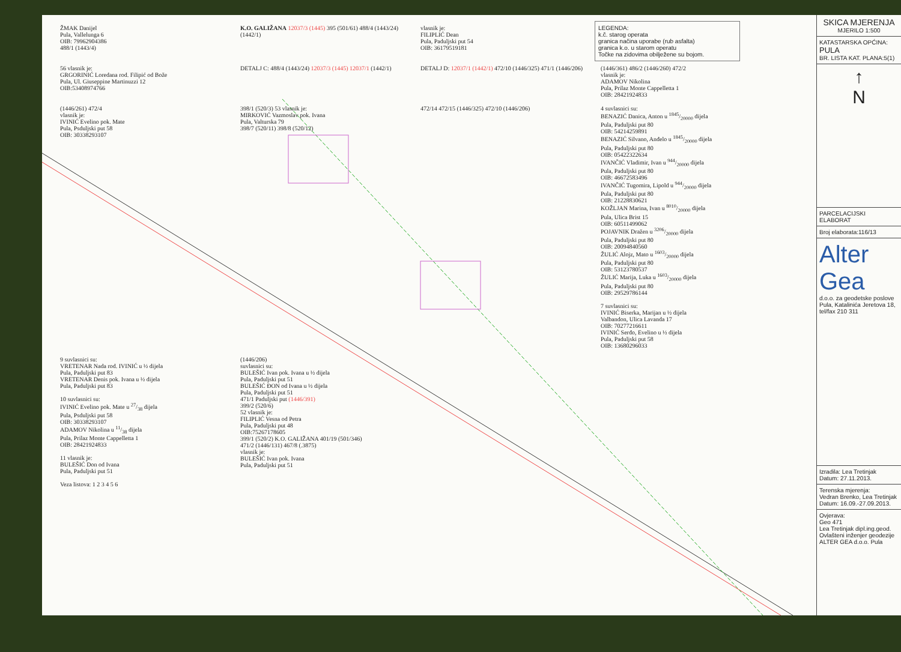ŽMAK Danijel
Pula, Vallelunga 6
OIB: 79962904386
488/1 (1443/4)
K.O. GALIŽANA 12037/3 (1445) 395 (501/61) 488/4 (1443/24) (1442/1)
vlasnik je:
FILIPLIĆ Dean
Pula, Paduljski put 54
OIB: 36179519181
LEGENDA:
k.č. starog operata
granica načina uporabe (rub asfalta)
granica k.o. u starom operatu
Točke na zidovima obilježene su bojom.
56 vlasnik je:
GRGORINIĆ Loredana rod. Filipić od Bože
Pula, Ul. Giuseppine Martinuzzi 12
OIB:53408974766
DETALJ C: 488/4 (1443/24) 12037/3 (1445) 12037/1 (1442/1)
DETALJ D: 12037/1 (1442/1) 472/10 (1446/325) 471/1 (1446/206)
(1446/361) 486/2 (1446/260) 472/2
vlasnik je:
ADAMOV Nikolina
Pula, Prilaz Monte Cappelletta 1
OIB: 28421924833
(1446/261) 472/4
vlasnik je:
IVINIĆ Evelino pok. Mate
Pula, Psduljski put 58
OIB: 30338293107
398/1 (520/3) 53 vlasnik je:
MIRKOVIĆ Vazmoslav pok. Ivana
Pula, Valturska 79
398/7 (520/11) 398/8 (520/12)
472/14 472/15 (1446/325) 472/10 (1446/206)
4 suvlasnici su:
BENAZIĆ Danica, Anton u 1845/20000 dijela
Pula, Paduljski put 80
OIB: 54214259891
BENAZIĆ Silvano, Anđelo u 1845/20000 dijela
Pula, Paduljski put 80
OIB: 05422322634
IVANČIĆ Vladimir, Ivan u 944/20000 dijela
Pula, Paduljski put 80
OIB: 46672583496
IVANČIĆ Tugomira, Lipold u 944/20000 dijela
Pula, Paduljski put 80
OIB: 21228830621
KOŽLJAN Marina, Ivan u 8010/20000 dijela
Pula, Ulica Brist 15
OIB: 60511499062
POJAVNIK Dražen u 3206/20000 dijela
Pula, Paduljski put 80
OIB: 20094840560
ŽULIĆ Alojz, Mato u 1603/20000 dijela
Pula, Paduljski put 80
OIB: 53123780537
ŽULIĆ Marija, Luka u 1603/20000 dijela
Pula, Paduljski put 80
OIB: 29529786144
7 suvlasnici su:
IVINIĆ Biserka, Marijan u ½ dijela
Valbandon, Ulica Lavanda 17
OIB: 70277216611
IVINIĆ Serđo, Evelino u ½ dijela
Pula, Paduljski put 58
OIB: 13680296033
9 suvlasnici su:
VRETENAR Nada rod. IVINIĆ u ½ dijela
Pula, Paduljski put 83
VRETENAR Denis pok. Ivana u ½ dijela
Pula, Paduljski put 83
10 suvlasnici su:
IVINIĆ Evelino pok. Mate u 27/38 dijela
Pula, Psduljski put 58
OIB: 30338293107
ADAMOV Nikolina u 11/38 dijela
Pula, Prilaz Monte Cappelletta 1
OIB: 28421924833
11 vlasnik je:
BULEŠIĆ Don od Ivana
Pula, Paduljski put 51
Veza listova: 1 2 3 4 5 6
(1446/206)
suvlasnici su:
BULEŠIĆ Ivan pok. Ivana u ½ dijela
Pula, Paduljski put 51
BULEŠIĆ ĐON od Ivana u ½ dijela
Pula, Paduljski put 51
471/1 Paduljski put (1446/391)
399/2 (520/6)
52 vlasnik je:
FILIPLIĆ Vesna od Petra
Pula, Paduljski put 48
OIB:75267178605
399/1 (520/2) K.O. GALIŽANA 401/19 (501/346)
471/2 (1446/131) 467/8 (.3875)
vlasnik je:
BULEŠIĆ Ivan pok. Ivana
Pula, Paduljski put 51
SKICA MJERENJA
MJERILO 1:500
KATASTARSKA OPĆINA:
PULA
BR. LISTA KAT. PLANA:5(1)
↑
N
PARCELACIJSKI ELABORAT
Broj elaborata:116/13
Alter Gea
d.o.o. za geodetske poslove
Pula, Katalinića Jeretova 18, tel/fax 210 311
Izradila: Lea Tretinjak
Datum: 27.11.2013.
Terenska mjerenja:
Vedran Brenko, Lea Tretinjak
Datum: 16.09.-27.09.2013.
Ovjerava:
Geo 471
Lea Tretinjak dipl.ing.geod.
Ovlašteni inženjer geodezije
ALTER GEA d.o.o. Pula